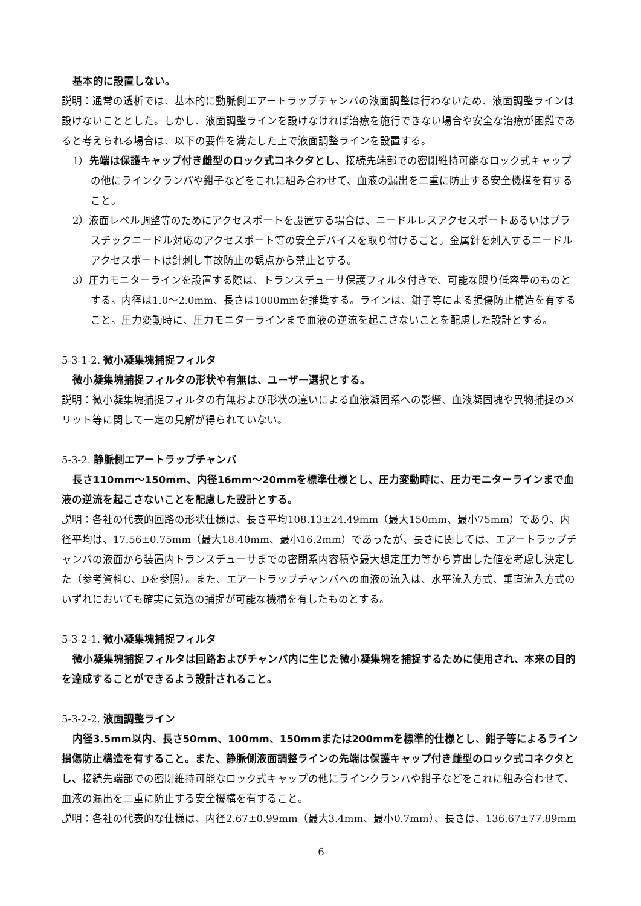基本的に設置しない。
説明：通常の透析では、基本的に動脈側エアートラップチャンバの液面調整は行わないため、液面調整ラインは設けないこととした。しかし、液面調整ラインを設けなければ治療を施行できない場合や安全な治療が困難であると考えられる場合は、以下の要件を満たした上で液面調整ラインを設置する。
1）先端は保護キャップ付き雌型のロック式コネクタとし、接続先端部での密閉維持可能なロック式キャップの他にラインクランパや鉗子などをこれに組み合わせて、血液の漏出を二重に防止する安全機構を有すること。
2）液面レベル調整等のためにアクセスポートを設置する場合は、ニードルレスアクセスポートあるいはプラスチックニードル対応のアクセスポート等の安全デバイスを取り付けること。金属針を刺入するニードルアクセスポートは針刺し事故防止の観点から禁止とする。
3）圧力モニターラインを設置する際は、トランスデューサ保護フィルタ付きで、可能な限り低容量のものとする。内径は1.0～2.0mm、長さは1000mmを推奨する。ラインは、鉗子等による損傷防止構造を有すること。圧力変動時に、圧力モニターラインまで血液の逆流を起こさないことを配慮した設計とする。
5-3-1-2. 微小凝集塊捕捉フィルタ
微小凝集塊捕捉フィルタの形状や有無は、ユーザー選択とする。
説明：微小凝集塊捕捉フィルタの有無および形状の違いによる血液凝固系への影響、血液凝固塊や異物捕捉のメリット等に関して一定の見解が得られていない。
5-3-2. 静脈側エアートラップチャンバ
長さ110mm～150mm、内径16mm～20mmを標準仕様とし、圧力変動時に、圧力モニターラインまで血液の逆流を起こさないことを配慮した設計とする。
説明：各社の代表的回路の形状仕様は、長さ平均108.13±24.49mm（最大150mm、最小75mm）であり、内径平均は、17.56±0.75mm（最大18.40mm、最小16.2mm）であったが、長さに関しては、エアートラップチャンバの液面から装置内トランスデューサまでの密閉系内容積や最大想定圧力等から算出した値を考慮し決定した（参考資料C、Dを参照）。また、エアートラップチャンバへの血液の流入は、水平流入方式、垂直流入方式のいずれにおいても確実に気泡の捕捉が可能な機構を有したものとする。
5-3-2-1. 微小凝集塊捕捉フィルタ
微小凝集塊捕捉フィルタは回路およびチャンバ内に生じた微小凝集塊を捕捉するために使用され、本来の目的を達成することができるよう設計されること。
5-3-2-2. 液面調整ライン
内径3.5mm以内、長さ50mm、100mm、150mmまたは200mmを標準的仕様とし、鉗子等によるライン損傷防止構造を有すること。また、静脈側液面調整ラインの先端は保護キャップ付き雌型のロック式コネクタとし、接続先端部での密閉維持可能なロック式キャップの他にラインクランパや鉗子などをこれに組み合わせて、血液の漏出を二重に防止する安全機構を有すること。
説明：各社の代表的な仕様は、内径2.67±0.99mm（最大3.4mm、最小0.7mm）、長さは、136.67±77.89mm
6